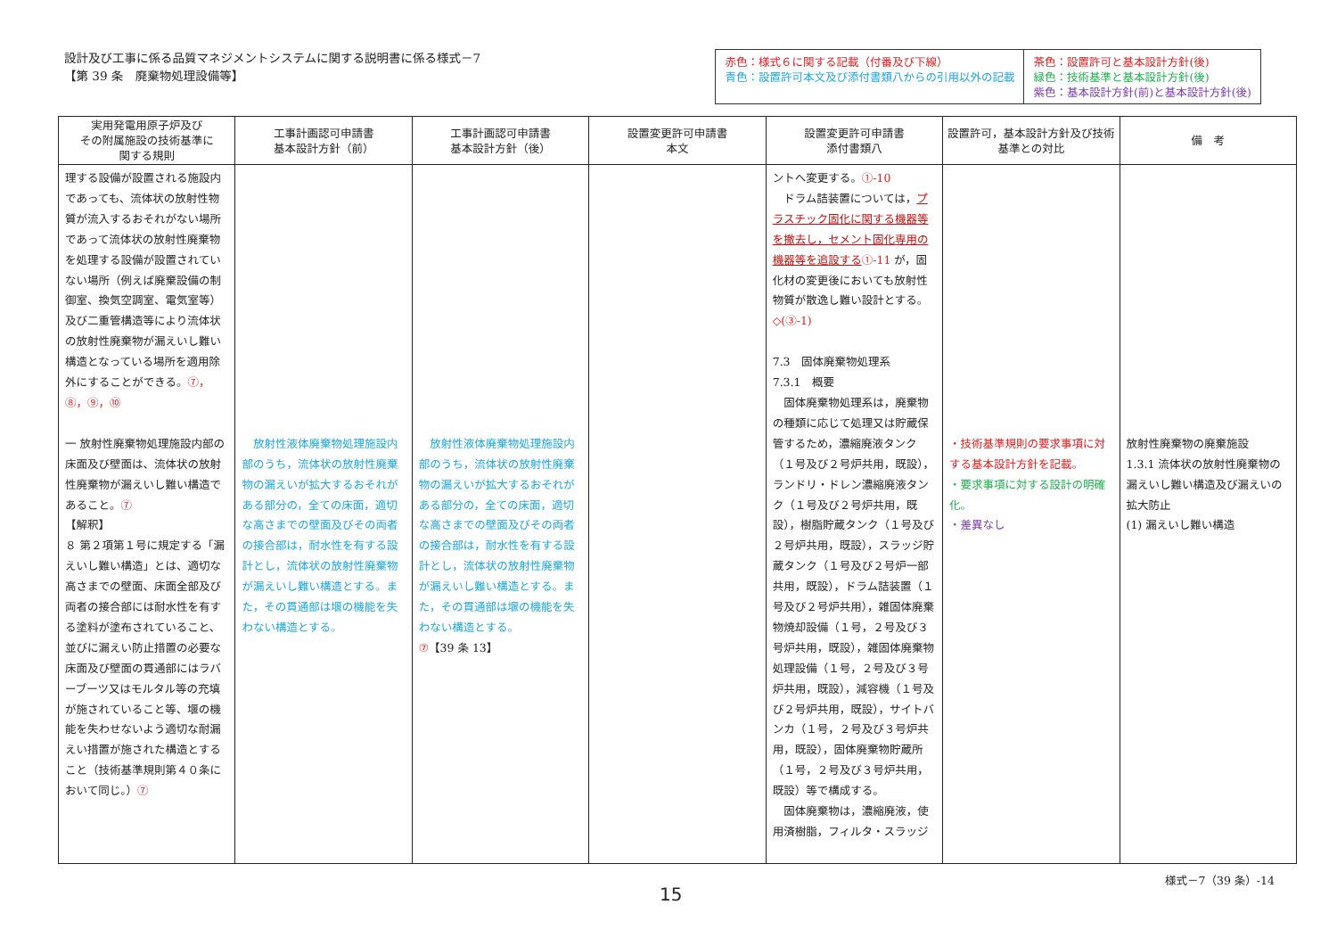設計及び工事に係る品質マネジメントシステムに関する説明書に係る様式－7
【第 39 条　廃棄物処理設備等】
赤色：様式６に関する記載（付番及び下線）
青色：設置許可本文及び添付書類八からの引用以外の記載
茶色：設置許可と基本設計方針(後)
緑色：技術基準と基本設計方針(後)
紫色：基本設計方針(前)と基本設計方針(後)
| 実用発電用原子炉及び その附属施設の技術基準に 関する規則 | 工事計画認可申請書 基本設計方針（前） | 工事計画認可申請書 基本設計方針（後） | 設置変更許可申請書 本文 | 設置変更許可申請書 添付書類八 | 設置許可，基本設計方針及び技術基準との対比 | 備 考 |
| --- | --- | --- | --- | --- | --- | --- |
| 理する設備が設置される施設内であっても、流体状の放射性物質が流入するおそれがない場所であって流体状の放射性廃棄物を処理する設備が設置されていない場所（例えば廃棄設備の制御室、換気空調室、電気室等）及び二重管構造等により流体状の放射性廃棄物が漏えいし難い構造となっている場所を適用除外にすることができる。 ⑦，⑧，⑨，⑩ 一 放射性廃棄物処理施設内部の床面及び壁面は、流体状の放射性廃棄物が漏えいし難い構造であること。 ⑦ 【解釈】 ８ 第２項第１号に規定する「漏えいし難い構造」とは、適切な高さまでの壁面、床面全部及び両者の接合部には耐水性を有する塗料が塗布されていること、並びに漏えい防止措置の必要な床面及び壁面の貫通部にはラバーブーツ又はモルタル等の充填が施されていること等、堰の機能を失わせないよう適切な耐漏えい措置が施された構造とすること（技術基準規則第４０条において同じ。） ⑦ | 放射性液体廃棄物処理施設内部のうち，流体状の放射性廃棄物の漏えいが拡大するおそれがある部分の，全ての床面，適切な高さまでの壁面及びその両者の接合部は，耐水性を有する設計とし，流体状の放射性廃棄物が漏えいし難い構造とする。また，その貫通部は堰の機能を失わない構造とする。 | 放射性液体廃棄物処理施設内部のうち，流体状の放射性廃棄物の漏えいが拡大するおそれがある部分の，全ての床面，適切な高さまでの壁面及びその両者の接合部は，耐水性を有する設計とし，流体状の放射性廃棄物が漏えいし難い構造とする。また，その貫通部は堰の機能を失わない構造とする。 ⑦ 【39 条 13】 | | ントへ変更する。 ①-10 ドラム詰装置については， プラスチック固化に関する機器等を撤去し，セメント固化専用の機器等を追設する ①-11 が，固化材の変更後においても放射性物質が散逸し難い設計とする。 ◇(③-1) 7.3 固体廃棄物処理系 7.3.1 概要 固体廃棄物処理系は，廃棄物の種類に応じて処理又は貯蔵保管するため，濃縮廃液タンク（１号及び２号炉共用，既設），ランドリ・ドレン濃縮廃液タンク（１号及び２号炉共用，既設），樹脂貯蔵タンク（１号及び２号炉共用，既設），スラッジ貯蔵タンク（１号及び２号炉一部共用，既設），ドラム詰装置（１号及び２号炉共用），雑固体廃棄物焼却設備（１号，２号及び３号炉共用，既設），雑固体廃棄物処理設備（１号，２号及び３号炉共用，既設），減容機（１号及び２号炉共用，既設），サイトバンカ（１号，２号及び３号炉共用，既設），固体廃棄物貯蔵所（１号，２号及び３号炉共用，既設）等で構成する。 固体廃棄物は，濃縮廃液，使用済樹脂，フィルタ・スラッジ | ・技術基準規則の要求事項に対する基本設計方針を記載。 ・要求事項に対する設計の明確化。 ・差異なし | 放射性廃棄物の廃棄施設 1.3.1 流体状の放射性廃棄物の漏えいし難い構造及び漏えいの拡大防止 (1) 漏えいし難い構造 |
15 様式－7（39 条）-14